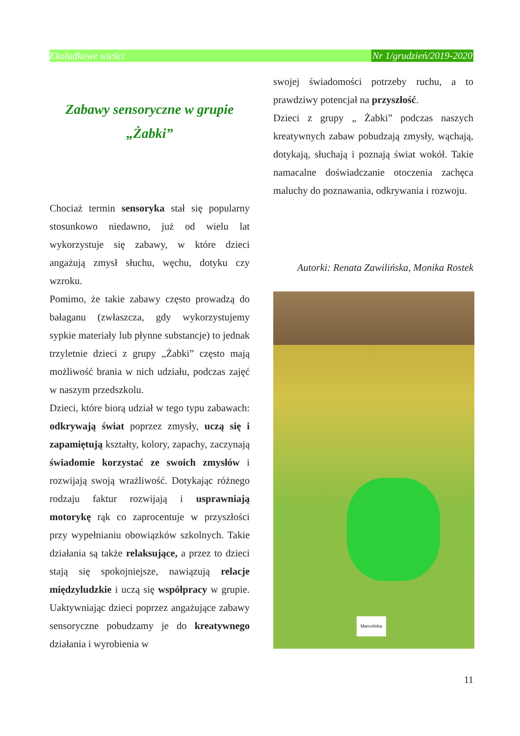Ekoludkowe wieści Nr 1/grudzień/2019-2020
Zabawy sensoryczne w grupie „Żabki”
Chociaż termin sensoryka stał się popularny stosunkowo niedawno, już od wielu lat wykorzystuje się zabawy, w które dzieci angażują zmysł słuchu, węchu, dotyku czy wzroku.
Pomimo, że takie zabawy często prowadzą do bałaganu (zwłaszcza, gdy wykorzystujemy sypkie materiały lub płynne substancje) to jednak trzyletnie dzieci z grupy „Żabki” często mają możliwość brania w nich udziału, podczas zajęć w naszym przedszkolu.
Dzieci, które biorą udział w tego typu zabawach: odkrywają świat poprzez zmysły, uczą się i zapamiętują kształty, kolory, zapachy, zaczynają świadomie korzystać ze swoich zmysłów i rozwijają swoją wrażliwość. Dotykając różnego rodzaju faktur rozwijają i usprawniają motorykę rąk co zaprocentuje w przyszłości przy wypełnianiu obowiązków szkolnych. Takie działania są także relaksujące, a przez to dzieci stają się spokojniejsze, nawiązują relacje międzyludzkie i uczą się współpracy w grupie. Uaktywniając dzieci poprzez angażujące zabawy sensoryczne pobudzamy je do kreatywnego działania i wyrobienia w
swojej świadomości potrzeby ruchu, a to prawdziwy potencjał na przyszłość.
Dzieci z grupy „ Żabki” podczas naszych kreatywnych zabaw pobudzają zmysły, wąchają, dotykają, słuchają i poznają świat wokół. Takie namacalne doświadczanie otoczenia zachęca maluchy do poznawania, odkrywania i rozwoju.
Autorki: Renata Zawilińska, Monika Rostek
Marcelinka
11